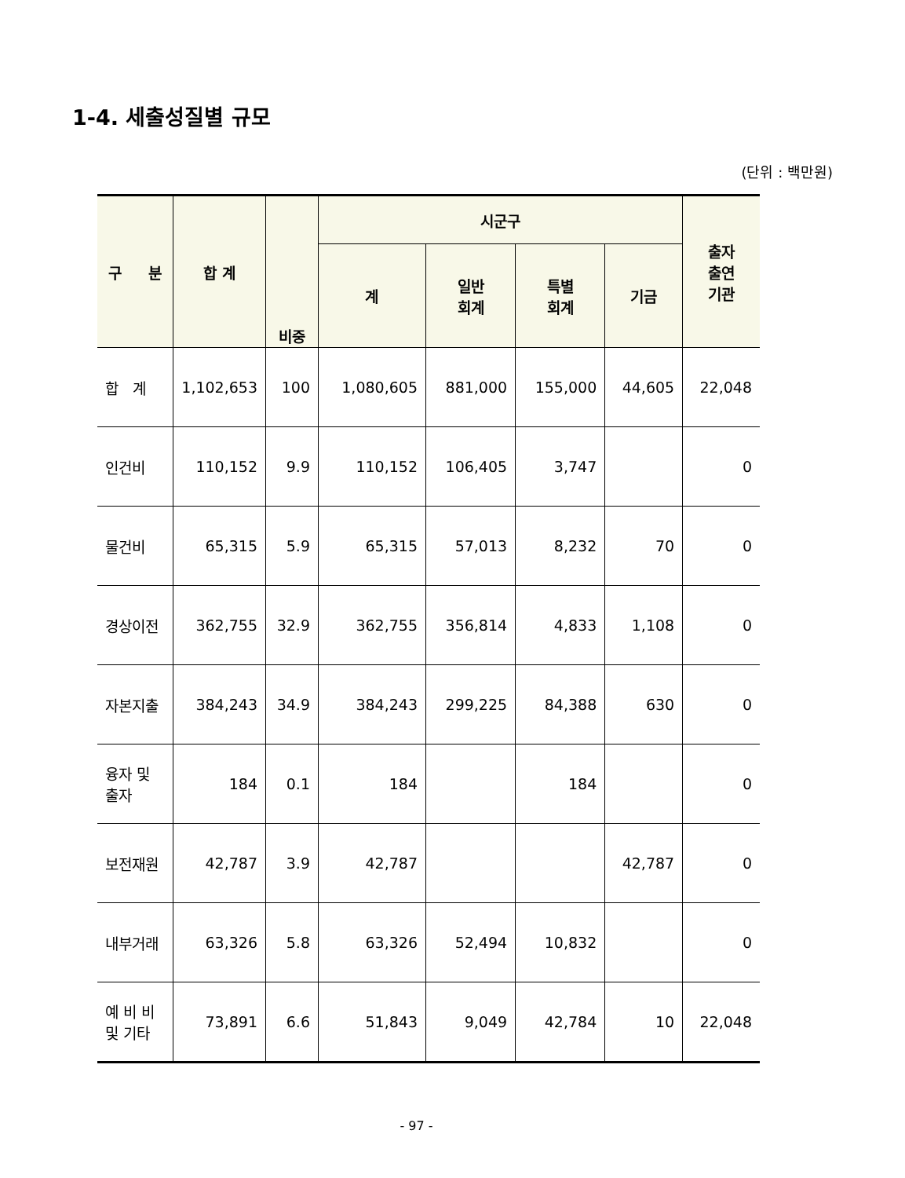1-4. 세출성질별 규모
(단위 : 백만원)
| 구 분 | 합 계 | 비중 | 시군구 | | | | 출자 출연 기관 |
| --- | --- | --- | --- | --- | --- | --- | --- |
| | | | 계 | 일반 회계 | 특별 회계 | 기금 | |
| 합 계 | 1,102,653 | 100 | 1,080,605 | 881,000 | 155,000 | 44,605 | 22,048 |
| 인건비 | 110,152 | 9.9 | 110,152 | 106,405 | 3,747 | | 0 |
| 물건비 | 65,315 | 5.9 | 65,315 | 57,013 | 8,232 | 70 | 0 |
| 경상이전 | 362,755 | 32.9 | 362,755 | 356,814 | 4,833 | 1,108 | 0 |
| 자본지출 | 384,243 | 34.9 | 384,243 | 299,225 | 84,388 | 630 | 0 |
| 융자 및 출자 | 184 | 0.1 | 184 | | 184 | | 0 |
| 보전재원 | 42,787 | 3.9 | 42,787 | | | 42,787 | 0 |
| 내부거래 | 63,326 | 5.8 | 63,326 | 52,494 | 10,832 | | 0 |
| 예 비 비 및 기타 | 73,891 | 6.6 | 51,843 | 9,049 | 42,784 | 10 | 22,048 |
- 97 -